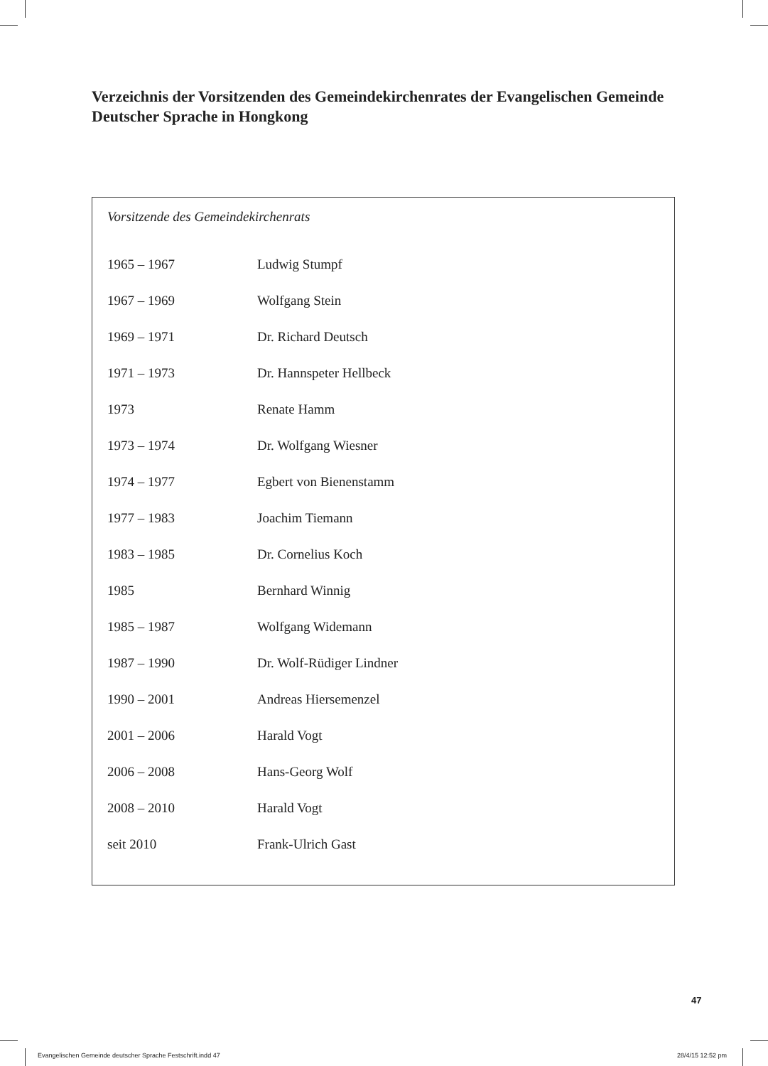Verzeichnis der Vorsitzenden des Gemeindekirchenrates der Evangelischen Gemeinde Deutscher Sprache in Hongkong
Vorsitzende des Gemeindekirchenrats
| 1965 – 1967 | Ludwig Stumpf |
| 1967 – 1969 | Wolfgang Stein |
| 1969 – 1971 | Dr. Richard Deutsch |
| 1971 – 1973 | Dr. Hannspeter Hellbeck |
| 1973 | Renate Hamm |
| 1973 – 1974 | Dr. Wolfgang Wiesner |
| 1974 – 1977 | Egbert von Bienenstamm |
| 1977 – 1983 | Joachim Tiemann |
| 1983 – 1985 | Dr. Cornelius Koch |
| 1985 | Bernhard Winnig |
| 1985 – 1987 | Wolfgang Widemann |
| 1987 – 1990 | Dr. Wolf-Rüdiger Lindner |
| 1990 – 2001 | Andreas Hiersemenzel |
| 2001 – 2006 | Harald Vogt |
| 2006 – 2008 | Hans-Georg Wolf |
| 2008 – 2010 | Harald Vogt |
| seit 2010 | Frank-Ulrich Gast |
47
Evangelischen Gemeinde deutscher Sprache Festschrift.indd 47
28/4/15 12:52 pm